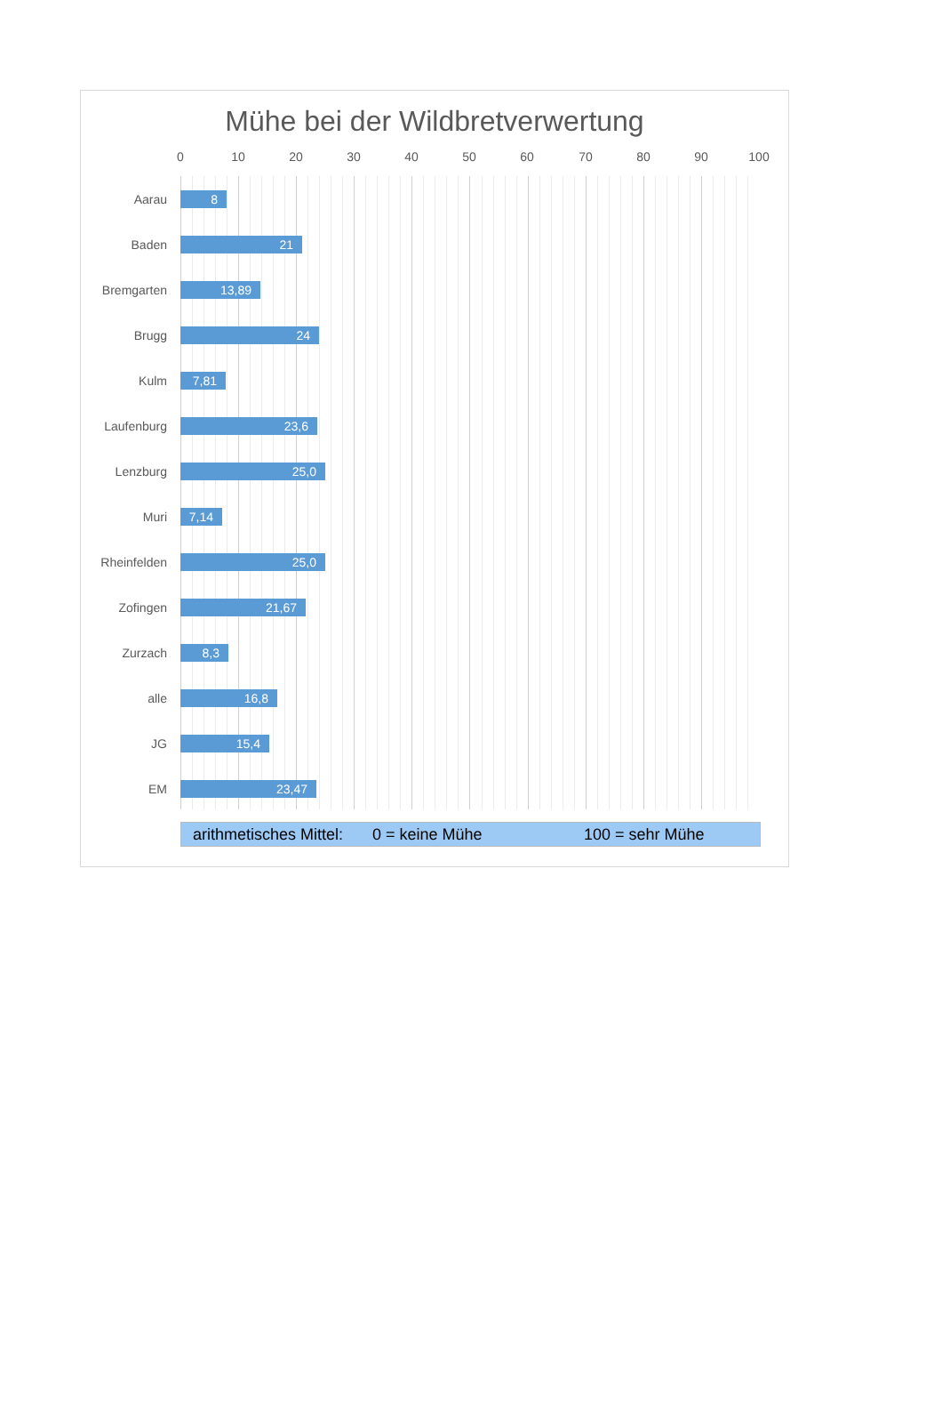Mühe bei der Wildbretverwertung
0 10 20 30 40 50 60 70 80 90 100
Aarau
8
Baden
21
Bremgarten
13,89
Brugg
24
Kulm
7,81
Laufenburg
23,6
Lenzburg
25,0
Muri
7,14
Rheinfelden
25,0
Zofingen
21,67
Zurzach
8,3
alle
16,8
JG
15,4
EM
23,47
arithmetisches Mittel: 0 = keine Mühe 100 = sehr Mühe